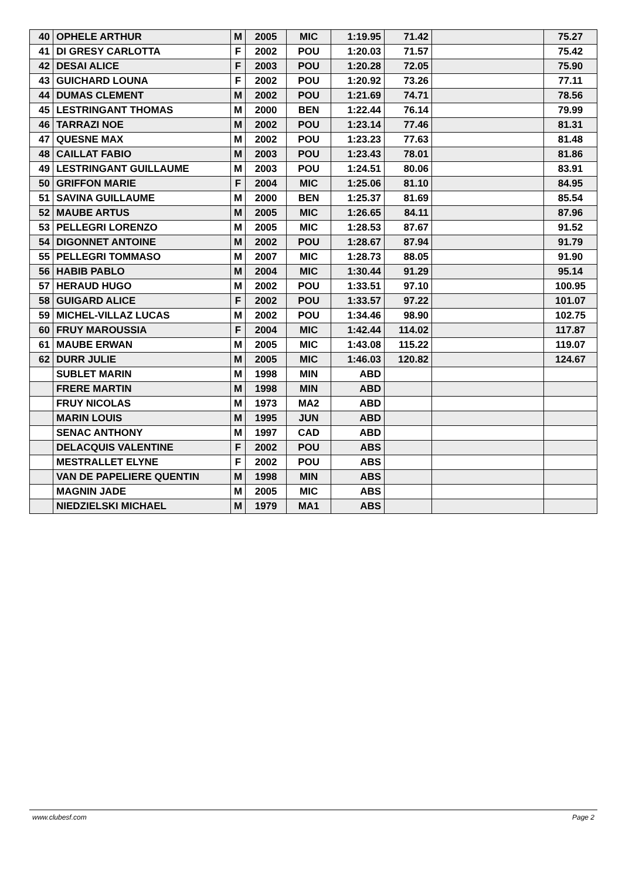| 40 | OPHELE ARTHUR | M | 2005 | MIC | 1:19.95 | 71.42 | | 75.27 |
| 41 | DI GRESY CARLOTTA | F | 2002 | POU | 1:20.03 | 71.57 | | 75.42 |
| 42 | DESAI ALICE | F | 2003 | POU | 1:20.28 | 72.05 | | 75.90 |
| 43 | GUICHARD LOUNA | F | 2002 | POU | 1:20.92 | 73.26 | | 77.11 |
| 44 | DUMAS CLEMENT | M | 2002 | POU | 1:21.69 | 74.71 | | 78.56 |
| 45 | LESTRINGANT THOMAS | M | 2000 | BEN | 1:22.44 | 76.14 | | 79.99 |
| 46 | TARRAZI NOE | M | 2002 | POU | 1:23.14 | 77.46 | | 81.31 |
| 47 | QUESNE MAX | M | 2002 | POU | 1:23.23 | 77.63 | | 81.48 |
| 48 | CAILLAT FABIO | M | 2003 | POU | 1:23.43 | 78.01 | | 81.86 |
| 49 | LESTRINGANT GUILLAUME | M | 2003 | POU | 1:24.51 | 80.06 | | 83.91 |
| 50 | GRIFFON MARIE | F | 2004 | MIC | 1:25.06 | 81.10 | | 84.95 |
| 51 | SAVINA GUILLAUME | M | 2000 | BEN | 1:25.37 | 81.69 | | 85.54 |
| 52 | MAUBE ARTUS | M | 2005 | MIC | 1:26.65 | 84.11 | | 87.96 |
| 53 | PELLEGRI LORENZO | M | 2005 | MIC | 1:28.53 | 87.67 | | 91.52 |
| 54 | DIGONNET ANTOINE | M | 2002 | POU | 1:28.67 | 87.94 | | 91.79 |
| 55 | PELLEGRI TOMMASO | M | 2007 | MIC | 1:28.73 | 88.05 | | 91.90 |
| 56 | HABIB PABLO | M | 2004 | MIC | 1:30.44 | 91.29 | | 95.14 |
| 57 | HERAUD HUGO | M | 2002 | POU | 1:33.51 | 97.10 | | 100.95 |
| 58 | GUIGARD ALICE | F | 2002 | POU | 1:33.57 | 97.22 | | 101.07 |
| 59 | MICHEL-VILLAZ LUCAS | M | 2002 | POU | 1:34.46 | 98.90 | | 102.75 |
| 60 | FRUY MAROUSSIA | F | 2004 | MIC | 1:42.44 | 114.02 | | 117.87 |
| 61 | MAUBE ERWAN | M | 2005 | MIC | 1:43.08 | 115.22 | | 119.07 |
| 62 | DURR JULIE | M | 2005 | MIC | 1:46.03 | 120.82 | | 124.67 |
| | SUBLET MARIN | M | 1998 | MIN | ABD | | | |
| | FRERE MARTIN | M | 1998 | MIN | ABD | | | |
| | FRUY NICOLAS | M | 1973 | MA2 | ABD | | | |
| | MARIN LOUIS | M | 1995 | JUN | ABD | | | |
| | SENAC ANTHONY | M | 1997 | CAD | ABD | | | |
| | DELACQUIS VALENTINE | F | 2002 | POU | ABS | | | |
| | MESTRALLET ELYNE | F | 2002 | POU | ABS | | | |
| | VAN DE PAPELIERE QUENTIN | M | 1998 | MIN | ABS | | | |
| | MAGNIN JADE | M | 2005 | MIC | ABS | | | |
| | NIEDZIELSKI MICHAEL | M | 1979 | MA1 | ABS | | | |
www.clubesf.com Page 2